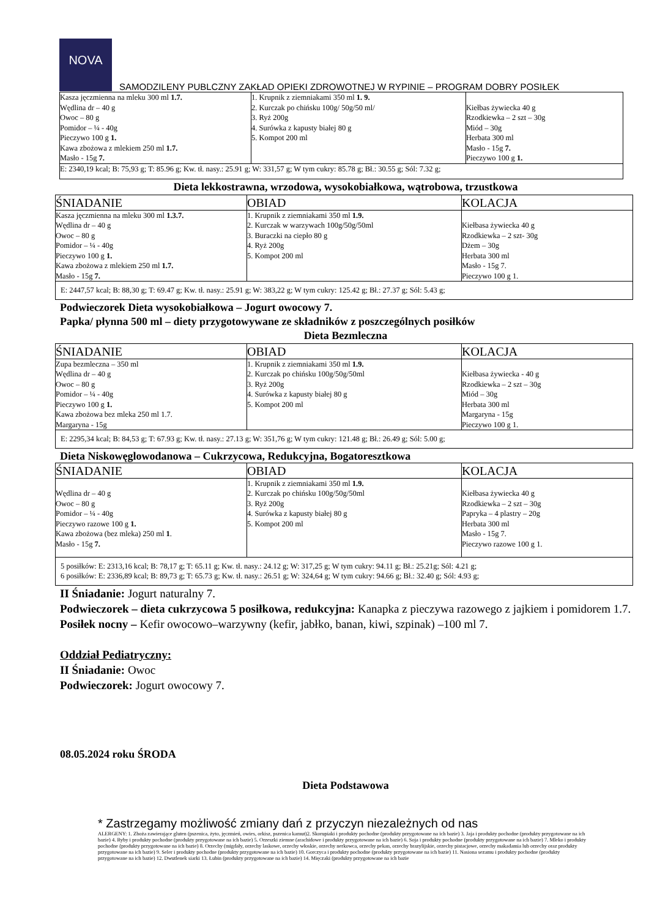NOVA
SAMODZILENY PUBLCZNY ZAKŁAD OPIEKI ZDROWOTNEJ W RYPINIE – PROGRAM DOBRY POSIŁEK
| Kasza jęczmienna na mleku 300 ml 1.7. Wędlina dr – 40 g Owoc – 80 g Pomidor – ¼ - 40g Pieczywo 100 g 1. Kawa zbożowa z mlekiem 250 ml 1.7. Masło - 15g 7. | 1. Krupnik z ziemniakami 350 ml 1. 9. 2. Kurczak po chińsku 100g/ 50g/50 ml/ 3. Ryż 200g 4. Surówka z kapusty białej 80 g 5. Kompot 200 ml | Kiełbas żywiecka 40 g Rzodkiewka – 2 szt – 30g Miód – 30g Herbata 300 ml Masło - 15g 7. Pieczywo 100 g 1. |
| E: 2340,19 kcal; B: 75,93 g; T: 85.96 g; Kw. tł. nasy.: 25.91 g; W: 331,57 g; W tym cukry: 85.78 g; Bł.: 30.55 g; Sól: 7.32 g; | | |
Dieta lekkostrawna, wrzodowa, wysokobiałkowa, wątrobowa, trzustkowa
| ŚNIADANIE | OBIAD | KOLACJA |
| --- | --- | --- |
| Kasza jęczmienna na mleku 300 ml 1.3.7. Wędlina dr – 40 g Owoc – 80 g Pomidor – ¼ - 40g Pieczywo 100 g 1. Kawa zbożowa z mlekiem 250 ml 1.7. Masło - 15g 7. | 1. Krupnik z ziemniakami 350 ml 1.9. 2. Kurczak w warzywach 100g/50g/50ml 3. Buraczki na ciepło 80 g 4. Ryż 200g 5. Kompot 200 ml | Kiełbasa żywiecka 40 g Rzodkiewka – 2 szt- 30g Dżem – 30g Herbata 300 ml Masło - 15g 7. Pieczywo 100 g 1. |
| E: 2447,57 kcal; B: 88,30 g; T: 69.47 g; Kw. tł. nasy.: 25.91 g; W: 383,22 g; W tym cukry: 125.42 g; Bł.: 27.37 g; Sól: 5.43 g; | | |
Podwieczorek Dieta wysokobiałkowa – Jogurt owocowy 7.
Papka/ płynna 500 ml – diety przygotowywane ze składników z poszczególnych posiłków
Dieta Bezmleczna
| ŚNIADANIE | OBIAD | KOLACJA |
| --- | --- | --- |
| Zupa bezmleczna – 350 ml Wędlina dr – 40 g Owoc – 80 g Pomidor – ¼ - 40g Pieczywo 100 g 1. Kawa zbożowa bez mleka 250 ml 1.7. Margaryna - 15g | 1. Krupnik z ziemniakami 350 ml 1.9. 2. Kurczak po chińsku 100g/50g/50ml 3. Ryż 200g 4. Surówka z kapusty białej 80 g 5. Kompot 200 ml | Kiełbasa żywiecka - 40 g Rzodkiewka – 2 szt – 30g Miód – 30g Herbata 300 ml Margaryna - 15g Pieczywo 100 g 1. |
| E: 2295,34 kcal; B: 84,53 g; T: 67.93 g; Kw. tł. nasy.: 27.13 g; W: 351,76 g; W tym cukry: 121.48 g; Bł.: 26.49 g; Sól: 5.00 g; | | |
Dieta Niskowęglowodanowa – Cukrzycowa, Redukcyjna, Bogatoresztkowa
| ŚNIADANIE | OBIAD | KOLACJA |
| --- | --- | --- |
| Wędlina dr – 40 g Owoc – 80 g Pomidor – ¼ - 40g Pieczywo razowe 100 g 1. Kawa zbożowa (bez mleka) 250 ml 1 . Masło - 15g 7. | 1. Krupnik z ziemniakami 350 ml 1.9. 2. Kurczak po chińsku 100g/50g/50ml 3. Ryż 200g 4. Surówka z kapusty białej 80 g 5. Kompot 200 ml | Kiełbasa żywiecka 40 g Rzodkiewka – 2 szt – 30g Papryka – 4 plastry – 20g Herbata 300 ml Masło - 15g 7. Pieczywo razowe 100 g 1. |
| 5 posiłków: E: 2313,16 kcal; B: 78,17 g; T: 65.11 g; Kw. tł. nasy.: 24.12 g; W: 317,25 g; W tym cukry: 94.11 g; Bł.: 25.21g; Sól: 4.21 g; 6 posiłków: E: 2336,89 kcal; B: 89,73 g; T: 65.73 g; Kw. tł. nasy.: 26.51 g; W: 324,64 g; W tym cukry: 94.66 g; Bł.: 32.40 g; Sól: 4.93 g; | | |
II Śniadanie: Jogurt naturalny 7.
Podwieczorek – dieta cukrzycowa 5 posiłkowa, redukcyjna: Kanapka z pieczywa razowego z jajkiem i pomidorem 1.7.
Posiłek nocny – Kefir owocowo–warzywny (kefir, jabłko, banan, kiwi, szpinak) –100 ml 7.
Oddział Pediatryczny:
II Śniadanie: Owoc
Podwieczorek: Jogurt owocowy 7.
08.05.2024 roku ŚRODA
Dieta Podstawowa
* Zastrzegamy możliwość zmiany dań z przyczyn niezależnych od nas
ALERGENY: 1. Zboża zawierające gluten (pszenica, żyto, jęczmień, owies, orkisz, pszenica kamut)2. Skorupiaki i produkty pochodne (produkty przygotowane na ich bazie) 3. Jaja i produkty pochodne (produkty przygotowane na ich bazie) 4. Ryby i produkty pochodne (produkty przygotowane na ich bazie) 5. Orzeszki ziemne (arachidowe i produkty przygotowane na ich bazie) 6. Soja i produkty pochodne (produkty przygotowane na ich bazie) 7. Mleko i produkty pochodne (produkty przygotowane na ich bazie) 8. Orzechy (migdały, orzechy laskowe, orzechy włoskie, orzechy nerkowca, orzechy pekan, orzechy brazylijskie, orzechy pistacjowe, orzechy makadamia lub orzechy oraz produkty przygotowane na ich bazie) 9. Seler i produkty pochodne (produkty przygotowane na ich bazie) 10. Gorczyca i produkty pochodne (produkty przygotowane na ich bazie) 11. Nasiona sezamu i produkty pochodne (produkty przygotowane na ich bazie) 12. Dwutlenek siarki 13. Łubin (produkty przygotowane na ich bazie) 14. Mięczaki (produkty przygotowane na ich bazie